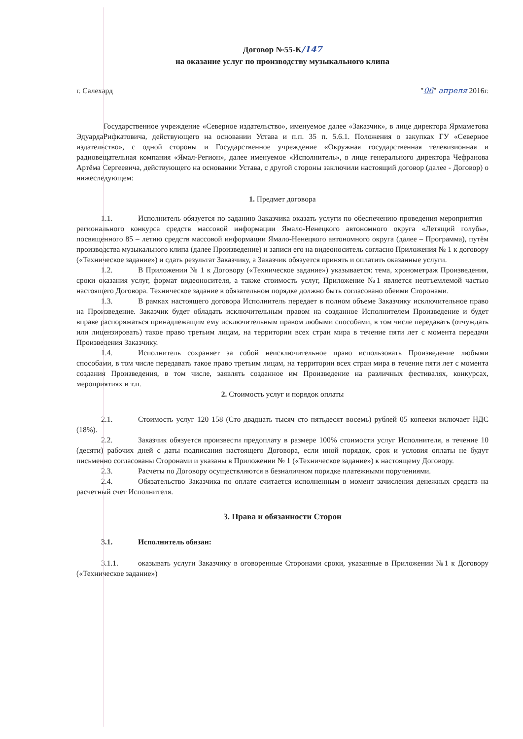Договор №55-К/147
на оказание услуг по производству музыкального клипа
г. Салехард "06" апреля 2016г.
Государственное учреждение «Северное издательство», именуемое далее «Заказчик», в лице директора Ярмаметова ЭдуардаРифкатовича, действующего на основании Устава и п.п. 35 п. 5.6.1. Положения о закупках ГУ «Северное издательство», с одной стороны и Государственное учреждение «Окружная государственная телевизионная и радиовещательная компания «Ямал-Регион», далее именуемое «Исполнитель», в лице генерального директора Чефранова Артёма Сергеевича, действующего на основании Устава, с другой стороны заключили настоящий договор (далее - Договор) о нижеследующем:
1. Предмет договора
1.1. Исполнитель обязуется по заданию Заказчика оказать услуги по обеспечению проведения мероприятия – регионального конкурса средств массовой информации Ямало-Ненецкого автономного округа «Летящий голубь», посвященного 85 – летию средств массовой информации Ямало-Ненецкого автономного округа (далее – Программа), путём производства музыкального клипа (далее Произведение) и записи его на видеоноситель согласно Приложения № 1 к договору («Техническое задание») и сдать результат Заказчику, а Заказчик обязуется принять и оплатить оказанные услуги.
1.2. В Приложении № 1 к Договору («Техническое задание») указывается: тема, хронометраж Произведения, сроки оказания услуг, формат видеоносителя, а также стоимость услуг, Приложение №1 является неотъемлемой частью настоящего Договора. Техническое задание в обязательном порядке должно быть согласовано обеими Сторонами.
1.3. В рамках настоящего договора Исполнитель передает в полном объеме Заказчику исключительное право на Произведение. Заказчик будет обладать исключительным правом на созданное Исполнителем Произведение и будет вправе распоряжаться принадлежащим ему исключительным правом любыми способами, в том числе передавать (отчуждать или лицензировать) такое право третьим лицам, на территории всех стран мира в течение пяти лет с момента передачи Произведения Заказчику.
1.4. Исполнитель сохраняет за собой неисключительное право использовать Произведение любыми способами, в том числе передавать такое право третьим лицам, на территории всех стран мира в течение пяти лет с момента создания Произведения, в том числе, заявлять созданное им Произведение на различных фестивалях, конкурсах, мероприятиях и т.п.
2. Стоимость услуг и порядок оплаты
2.1. Стоимость услуг 120 158 (Сто двадцать тысяч сто пятьдесят восемь) рублей 05 копееки включает НДС (18%).
2.2. Заказчик обязуется произвести предоплату в размере 100% стоимости услуг Исполнителя, в течение 10 (десяти) рабочих дней с даты подписания настоящего Договора, если иной порядок, срок и условия оплаты не будут письменно согласованы Сторонами и указаны в Приложении № 1 («Техническое задание») к настоящему Договору.
2.3. Расчеты по Договору осуществляются в безналичном порядке платежными поручениями.
2.4. Обязательство Заказчика по оплате считается исполненным в момент зачисления денежных средств на расчетный счет Исполнителя.
3. Права и обязанности Сторон
3.1. Исполнитель обязан:
3.1.1. оказывать услуги Заказчику в оговоренные Сторонами сроки, указанные в Приложении №1 к Договору («Техническое задание»)